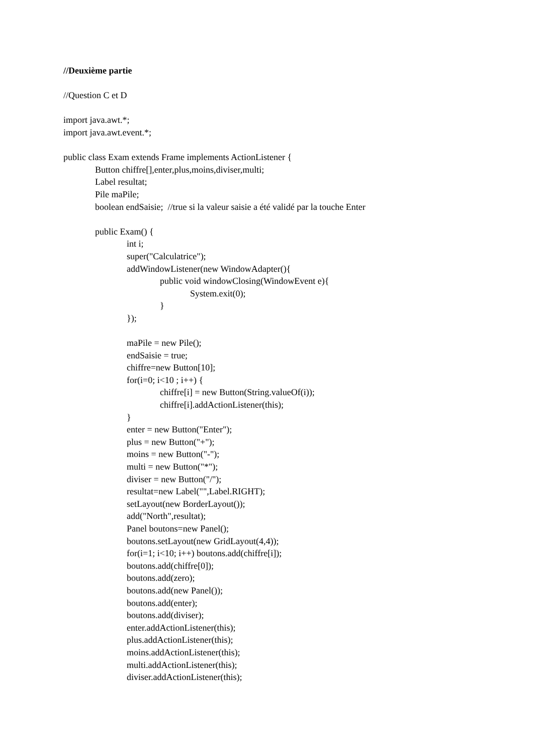//Deuxième partie
//Question C et D
import java.awt.*;
import java.awt.event.*;
public class Exam extends Frame implements ActionListener {
Button chiffre[],enter,plus,moins,diviser,multi;
Label resultat;
Pile maPile;
boolean endSaisie; //true si la valeur saisie a été validé par la touche Enter
public Exam() {
int i;
super("Calculatrice");
addWindowListener(new WindowAdapter(){
public void windowClosing(WindowEvent e){
System.exit(0);
}
});
maPile = new Pile();
endSaisie = true;
chiffre=new Button[10];
for(i=0; i<10 ; i++) {
chiffre[i] = new Button(String.valueOf(i));
chiffre[i].addActionListener(this);
}
enter = new Button("Enter");
plus = new Button("+");
moins = new Button("-");
multi = new Button("*");
diviser = new Button("/");
resultat=new Label("",Label.RIGHT);
setLayout(new BorderLayout());
add("North",resultat);
Panel boutons=new Panel();
boutons.setLayout(new GridLayout(4,4));
for(i=1; i<10; i++) boutons.add(chiffre[i]);
boutons.add(chiffre[0]);
boutons.add(zero);
boutons.add(new Panel());
boutons.add(enter);
boutons.add(diviser);
enter.addActionListener(this);
plus.addActionListener(this);
moins.addActionListener(this);
multi.addActionListener(this);
diviser.addActionListener(this);